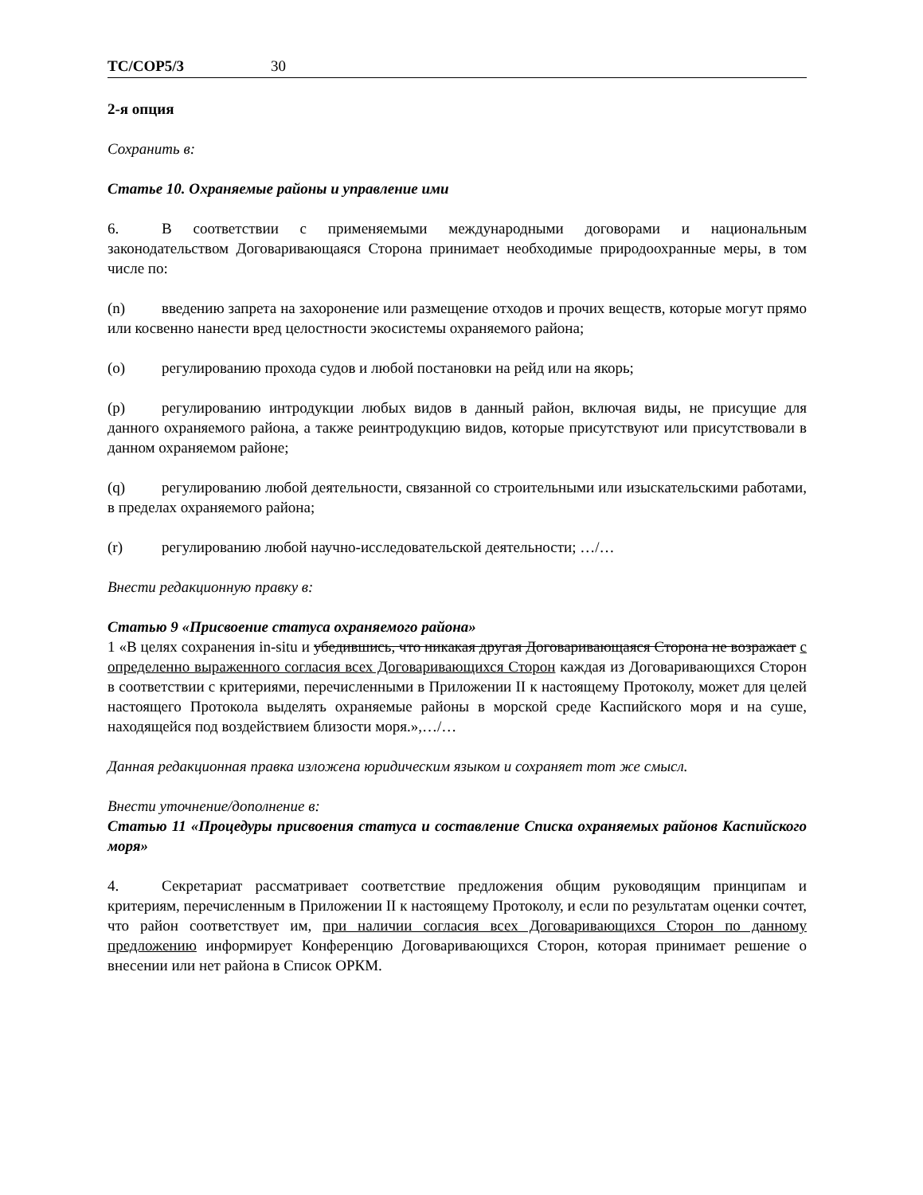TC/COP5/3 30
2-я опция
Сохранить в:
Статье 10. Охраняемые районы и управление ими
6. В соответствии с применяемыми международными договорами и национальным законодательством Договаривающаяся Сторона принимает необходимые природоохранные меры, в том числе по:
(n) введению запрета на захоронение или размещение отходов и прочих веществ, которые могут прямо или косвенно нанести вред целостности экосистемы охраняемого района;
(o) регулированию прохода судов и любой постановки на рейд или на якорь;
(p) регулированию интродукции любых видов в данный район, включая виды, не присущие для данного охраняемого района, а также реинтродукцию видов, которые присутствуют или присутствовали в данном охраняемом районе;
(q) регулированию любой деятельности, связанной со строительными или изыскательскими работами, в пределах охраняемого района;
(r) регулированию любой научно-исследовательской деятельности; …/…
Внести редакционную правку в:
Статью 9 «Присвоение статуса охраняемого района»
1 «В целях сохранения in-situ и убедившись, что никакая другая Договаривающаяся Сторона не возражает с определенно выраженного согласия всех Договаривающихся Сторон каждая из Договаривающихся Сторон в соответствии с критериями, перечисленными в Приложении II к настоящему Протоколу, может для целей настоящего Протокола выделять охраняемые районы в морской среде Каспийского моря и на суше, находящейся под воздействием близости моря.»,…/…
Данная редакционная правка изложена юридическим языком и сохраняет тот же смысл.
Внести уточнение/дополнение в:
Статью 11 «Процедуры присвоения статуса и составление Списка охраняемых районов Каспийского моря»
4. Секретариат рассматривает соответствие предложения общим руководящим принципам и критериям, перечисленным в Приложении II к настоящему Протоколу, и если по результатам оценки сочтет, что район соответствует им, при наличии согласия всех Договаривающихся Сторон по данному предложению информирует Конференцию Договаривающихся Сторон, которая принимает решение о внесении или нет района в Список ОРКМ.